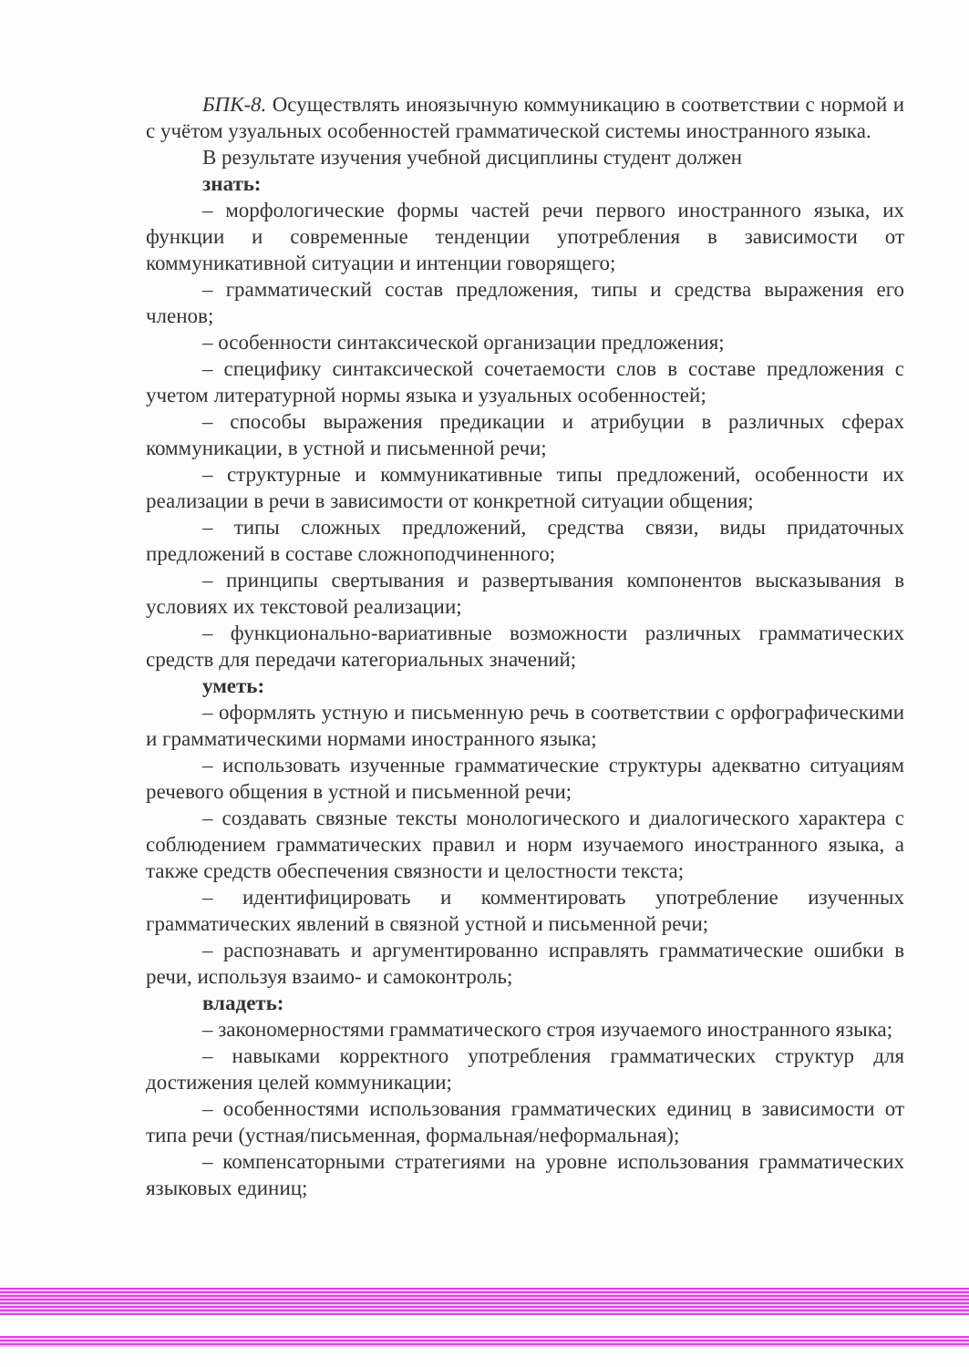БПК-8. Осуществлять иноязычную коммуникацию в соответствии с нормой и с учётом узуальных особенностей грамматической системы иностранного языка.
В результате изучения учебной дисциплины студент должен
знать:
– морфологические формы частей речи первого иностранного языка, их функции и современные тенденции употребления в зависимости от коммуникативной ситуации и интенции говорящего;
– грамматический состав предложения, типы и средства выражения его членов;
– особенности синтаксической организации предложения;
– специфику синтаксической сочетаемости слов в составе предложения с учетом литературной нормы языка и узуальных особенностей;
– способы выражения предикации и атрибуции в различных сферах коммуникации, в устной и письменной речи;
– структурные и коммуникативные типы предложений, особенности их реализации в речи в зависимости от конкретной ситуации общения;
– типы сложных предложений, средства связи, виды придаточных предложений в составе сложноподчиненного;
– принципы свертывания и развертывания компонентов высказывания в условиях их текстовой реализации;
– функционально-вариативные возможности различных грамматических средств для передачи категориальных значений;
уметь:
– оформлять устную и письменную речь в соответствии с орфографическими и грамматическими нормами иностранного языка;
– использовать изученные грамматические структуры адекватно ситуациям речевого общения в устной и письменной речи;
– создавать связные тексты монологического и диалогического характера с соблюдением грамматических правил и норм изучаемого иностранного языка, а также средств обеспечения связности и целостности текста;
– идентифицировать и комментировать употребление изученных грамматических явлений в связной устной и письменной речи;
– распознавать и аргументированно исправлять грамматические ошибки в речи, используя взаимо- и самоконтроль;
владеть:
– закономерностями грамматического строя изучаемого иностранного языка;
– навыками корректного употребления грамматических структур для достижения целей коммуникации;
– особенностями использования грамматических единиц в зависимости от типа речи (устная/письменная, формальная/неформальная);
– компенсаторными стратегиями на уровне использования грамматических языковых единиц;